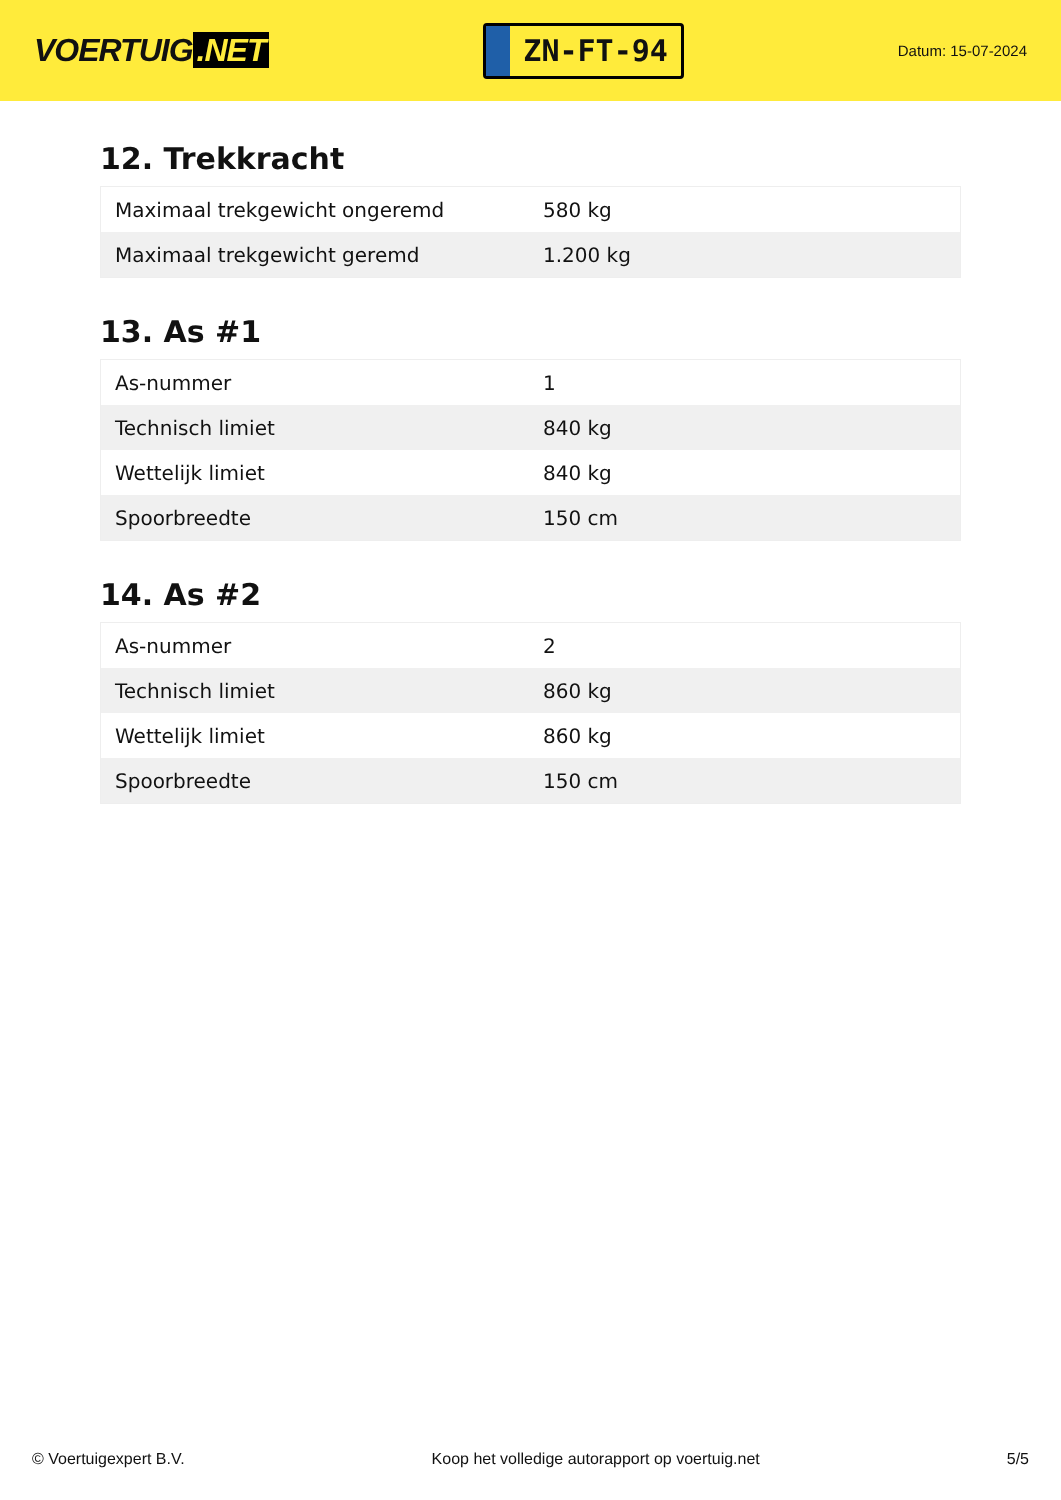VOERTUIG.NET
ZN-FT-94
Datum: 15-07-2024
12. Trekkracht
| Maximaal trekgewicht ongeremd | 580 kg |
| Maximaal trekgewicht geremd | 1.200 kg |
13. As #1
| As-nummer | 1 |
| Technisch limiet | 840 kg |
| Wettelijk limiet | 840 kg |
| Spoorbreedte | 150 cm |
14. As #2
| As-nummer | 2 |
| Technisch limiet | 860 kg |
| Wettelijk limiet | 860 kg |
| Spoorbreedte | 150 cm |
© Voertuigexpert B.V. Koop het volledige autorapport op voertuig.net 5/5